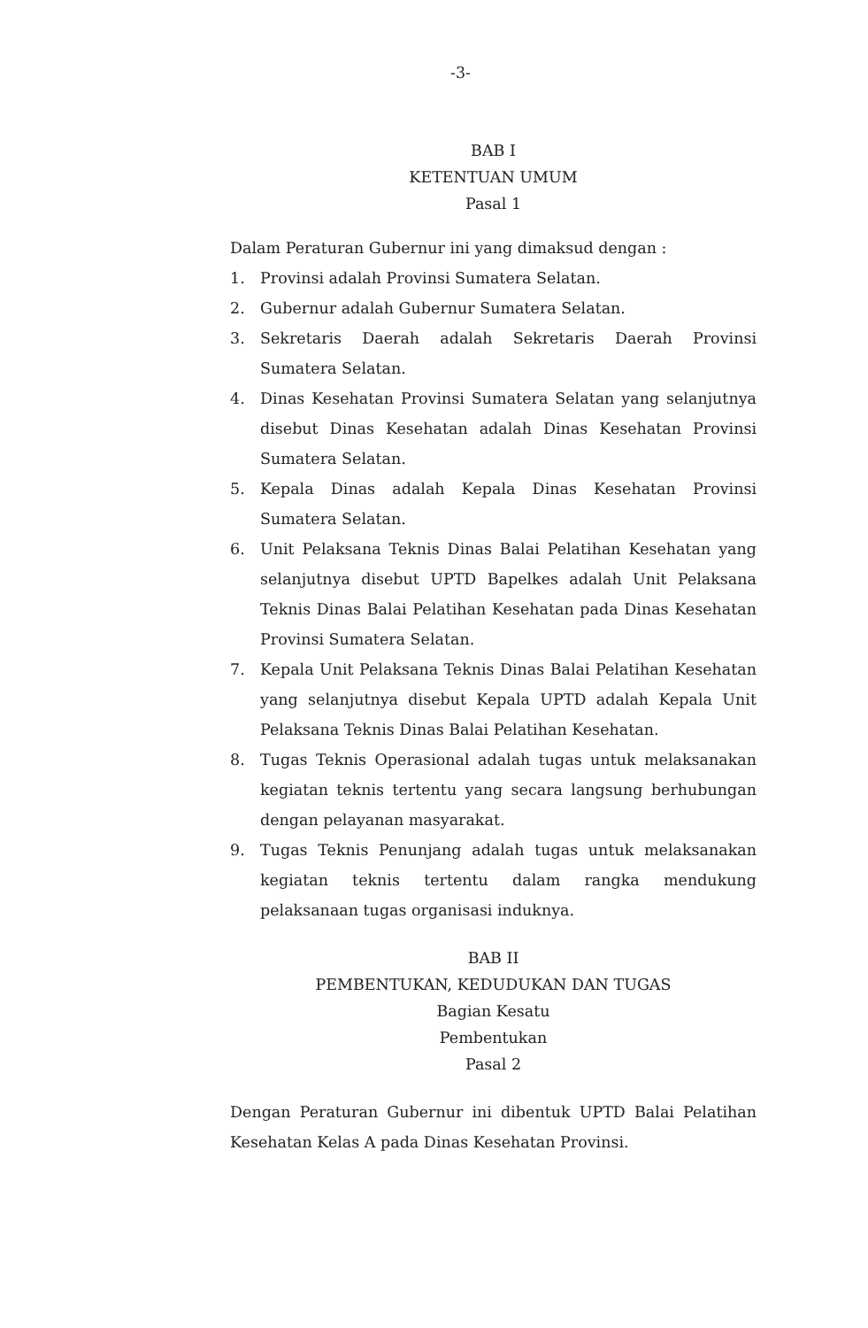-3-
BAB I
KETENTUAN UMUM
Pasal 1
Dalam Peraturan Gubernur ini yang dimaksud dengan :
1. Provinsi adalah Provinsi Sumatera Selatan.
2. Gubernur adalah Gubernur Sumatera Selatan.
3. Sekretaris Daerah adalah Sekretaris Daerah Provinsi Sumatera Selatan.
4. Dinas Kesehatan Provinsi Sumatera Selatan yang selanjutnya disebut Dinas Kesehatan adalah Dinas Kesehatan Provinsi Sumatera Selatan.
5. Kepala Dinas adalah Kepala Dinas Kesehatan Provinsi Sumatera Selatan.
6. Unit Pelaksana Teknis Dinas Balai Pelatihan Kesehatan yang selanjutnya disebut UPTD Bapelkes adalah Unit Pelaksana Teknis Dinas Balai Pelatihan Kesehatan pada Dinas Kesehatan Provinsi Sumatera Selatan.
7. Kepala Unit Pelaksana Teknis Dinas Balai Pelatihan Kesehatan yang selanjutnya disebut Kepala UPTD adalah Kepala Unit Pelaksana Teknis Dinas Balai Pelatihan Kesehatan.
8. Tugas Teknis Operasional adalah tugas untuk melaksanakan kegiatan teknis tertentu yang secara langsung berhubungan dengan pelayanan masyarakat.
9. Tugas Teknis Penunjang adalah tugas untuk melaksanakan kegiatan teknis tertentu dalam rangka mendukung pelaksanaan tugas organisasi induknya.
BAB II
PEMBENTUKAN, KEDUDUKAN DAN TUGAS
Bagian Kesatu
Pembentukan
Pasal 2
Dengan Peraturan Gubernur ini dibentuk UPTD Balai Pelatihan Kesehatan Kelas A pada Dinas Kesehatan Provinsi.